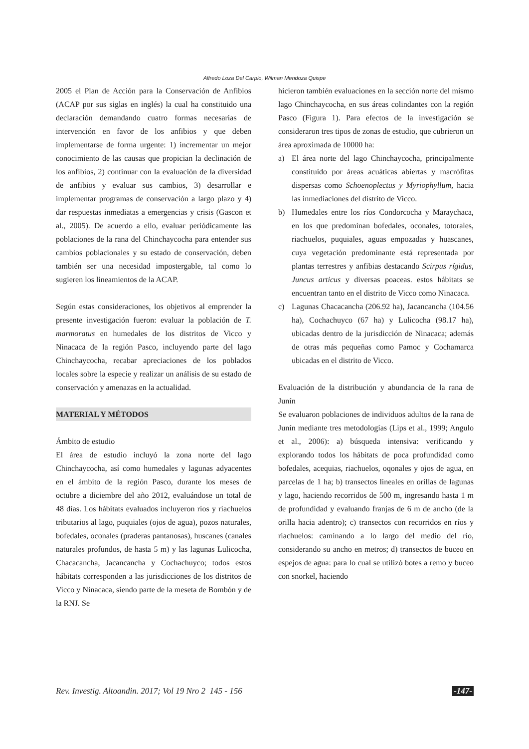Alfredo Loza Del Carpio, Wilman Mendoza Quispe
2005 el Plan de Acción para la Conservación de Anfibios (ACAP por sus siglas en inglés) la cual ha constituido una declaración demandando cuatro formas necesarias de intervención en favor de los anfibios y que deben implementarse de forma urgente: 1) incrementar un mejor conocimiento de las causas que propician la declinación de los anfibios, 2) continuar con la evaluación de la diversidad de anfibios y evaluar sus cambios, 3) desarrollar e implementar programas de conservación a largo plazo y 4) dar respuestas inmediatas a emergencias y crisis (Gascon et al., 2005). De acuerdo a ello, evaluar periódicamente las poblaciones de la rana del Chinchaycocha para entender sus cambios poblacionales y su estado de conservación, deben también ser una necesidad impostergable, tal como lo sugieren los lineamientos de la ACAP.
Según estas consideraciones, los objetivos al emprender la presente investigación fueron: evaluar la población de T. marmoratus en humedales de los distritos de Vicco y Ninacaca de la región Pasco, incluyendo parte del lago Chinchaycocha, recabar apreciaciones de los poblados locales sobre la especie y realizar un análisis de su estado de conservación y amenazas en la actualidad.
MATERIAL Y MÉTODOS
Ámbito de estudio
El área de estudio incluyó la zona norte del lago Chinchaycocha, así como humedales y lagunas adyacentes en el ámbito de la región Pasco, durante los meses de octubre a diciembre del año 2012, evaluándose un total de 48 días. Los hábitats evaluados incluyeron ríos y riachuelos tributarios al lago, puquiales (ojos de agua), pozos naturales, bofedales, oconales (praderas pantanosas), huscanes (canales naturales profundos, de hasta 5 m) y las lagunas Lulicocha, Chacacancha, Jacancancha y Cochachuyco; todos estos hábitats corresponden a las jurisdicciones de los distritos de Vicco y Ninacaca, siendo parte de la meseta de Bombón y de la RNJ. Se
hicieron también evaluaciones en la sección norte del mismo lago Chinchaycocha, en sus áreas colindantes con la región Pasco (Figura 1). Para efectos de la investigación se consideraron tres tipos de zonas de estudio, que cubrieron un área aproximada de 10000 ha:
a) El área norte del lago Chinchaycocha, principalmente constituido por áreas acuáticas abiertas y macrófitas dispersas como Schoenoplectus y Myriophyllum, hacia las inmediaciones del distrito de Vicco.
b) Humedales entre los ríos Condorcocha y Maraychaca, en los que predominan bofedales, oconales, totorales, riachuelos, puquiales, aguas empozadas y huascanes, cuya vegetación predominante está representada por plantas terrestres y anfibias destacando Scirpus rígidus, Juncus articus y diversas poaceas. estos hábitats se encuentran tanto en el distrito de Vicco como Ninacaca.
c) Lagunas Chacacancha (206.92 ha), Jacancancha (104.56 ha), Cochachuyco (67 ha) y Lulicocha (98.17 ha), ubicadas dentro de la jurisdicción de Ninacaca; además de otras más pequeñas como Pamoc y Cochamarca ubicadas en el distrito de Vicco.
Evaluación de la distribución y abundancia de la rana de Junín
Se evaluaron poblaciones de individuos adultos de la rana de Junín mediante tres metodologías (Lips et al., 1999; Angulo et al., 2006): a) búsqueda intensiva: verificando y explorando todos los hábitats de poca profundidad como bofedales, acequias, riachuelos, oqonales y ojos de agua, en parcelas de 1 ha; b) transectos lineales en orillas de lagunas y lago, haciendo recorridos de 500 m, ingresando hasta 1 m de profundidad y evaluando franjas de 6 m de ancho (de la orilla hacia adentro); c) transectos con recorridos en ríos y riachuelos: caminando a lo largo del medio del río, considerando su ancho en metros; d) transectos de buceo en espejos de agua: para lo cual se utilizó botes a remo y buceo con snorkel, haciendo
Rev. Investig. Altoandin. 2017; Vol 19 Nro 2 145 - 156 -147-